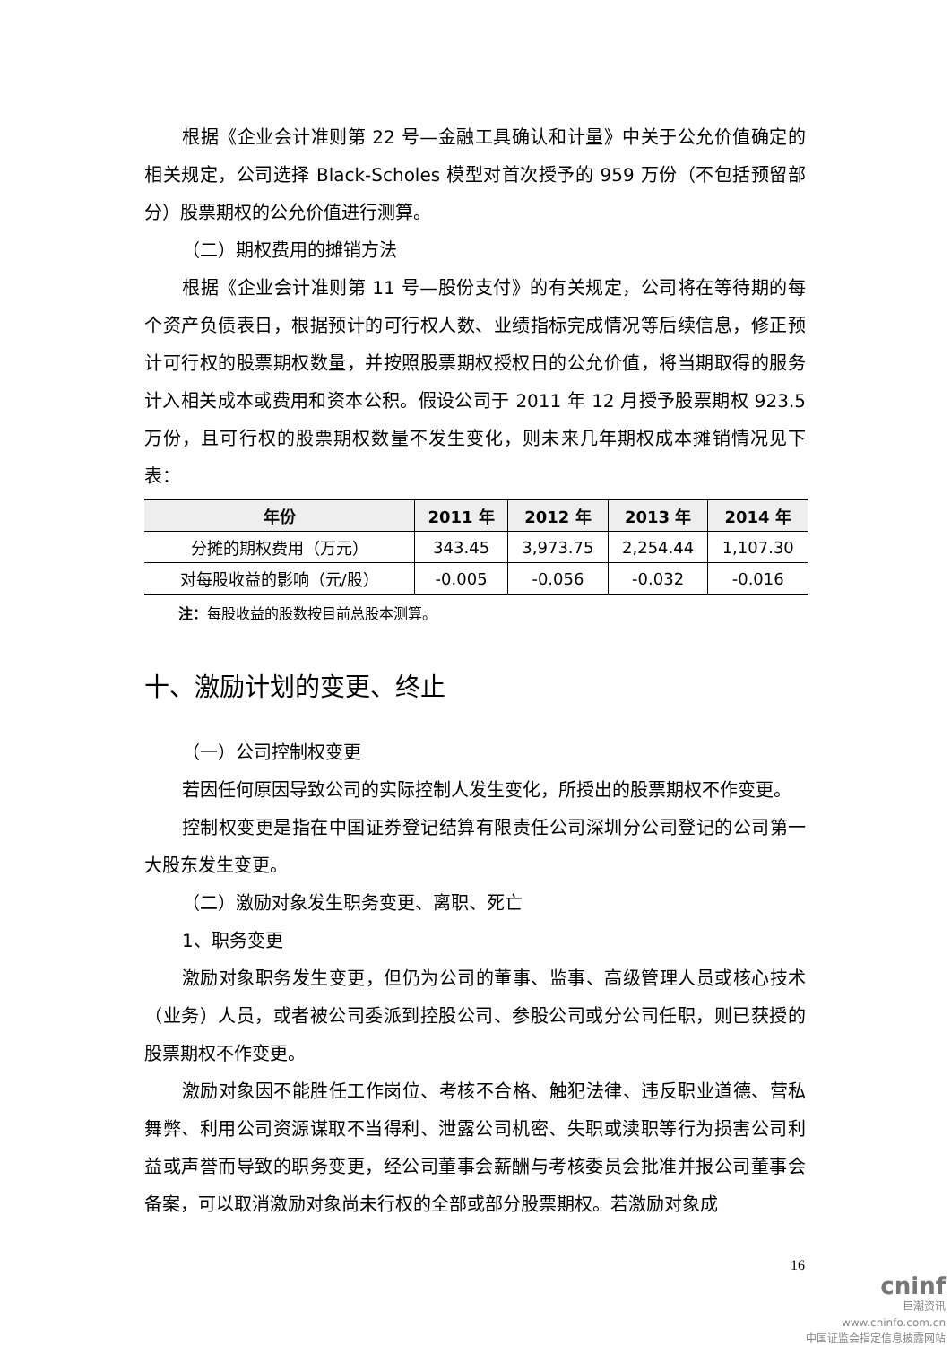根据《企业会计准则第 22 号—金融工具确认和计量》中关于公允价值确定的相关规定，公司选择 Black-Scholes 模型对首次授予的 959 万份（不包括预留部分）股票期权的公允价值进行测算。
（二）期权费用的摊销方法
根据《企业会计准则第 11 号—股份支付》的有关规定，公司将在等待期的每个资产负债表日，根据预计的可行权人数、业绩指标完成情况等后续信息，修正预计可行权的股票期权数量，并按照股票期权授权日的公允价值，将当期取得的服务计入相关成本或费用和资本公积。假设公司于 2011 年 12 月授予股票期权 923.5 万份，且可行权的股票期权数量不发生变化，则未来几年期权成本摊销情况见下表：
| 年份 | 2011 年 | 2012 年 | 2013 年 | 2014 年 |
| --- | --- | --- | --- | --- |
| 分摊的期权费用（万元） | 343.45 | 3,973.75 | 2,254.44 | 1,107.30 |
| 对每股收益的影响（元/股） | -0.005 | -0.056 | -0.032 | -0.016 |
注：每股收益的股数按目前总股本测算。
十、激励计划的变更、终止
（一）公司控制权变更
若因任何原因导致公司的实际控制人发生变化，所授出的股票期权不作变更。
控制权变更是指在中国证券登记结算有限责任公司深圳分公司登记的公司第一大股东发生变更。
（二）激励对象发生职务变更、离职、死亡
1、职务变更
激励对象职务发生变更，但仍为公司的董事、监事、高级管理人员或核心技术（业务）人员，或者被公司委派到控股公司、参股公司或分公司任职，则已获授的股票期权不作变更。
激励对象因不能胜任工作岗位、考核不合格、触犯法律、违反职业道德、营私舞弊、利用公司资源谋取不当得利、泄露公司机密、失职或渎职等行为损害公司利益或声誉而导致的职务变更，经公司董事会薪酬与考核委员会批准并报公司董事会备案，可以取消激励对象尚未行权的全部或部分股票期权。若激励对象成
16
cninf
巨潮资讯
www.cninfo.com.cn
中国证监会指定信息披露网站